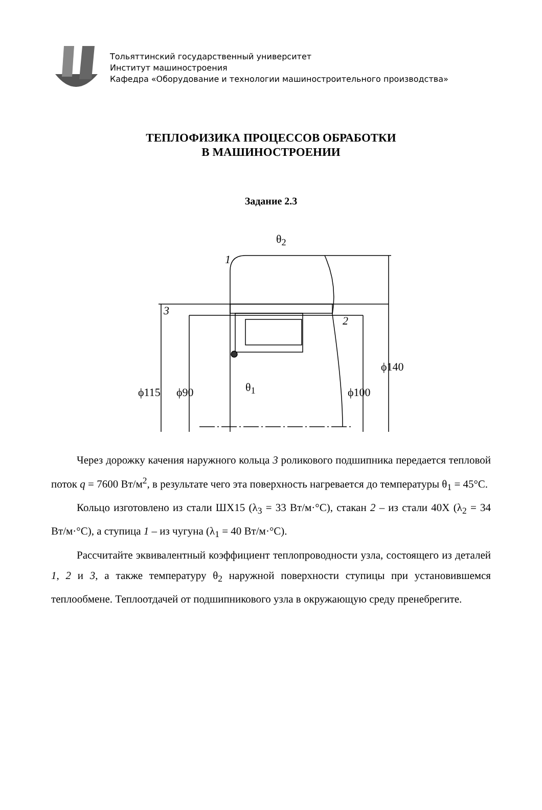Тольяттинский государственный университет
Институт машиностроения
Кафедра «Оборудование и технологии машиностроительного производства»
ТЕПЛОФИЗИКА ПРОЦЕССОВ ОБРАБОТКИ
В МАШИНОСТРОЕНИИ
Задание 2.3
θ<sub>2</sub>
1
3
2
θ<sub>1</sub> ϕ115 ϕ90 ϕ100
ϕ140
Через дорожку качения наружного кольца 3 роликового подшипника передается тепловой поток q = 7600 Вт/м<sup>2</sup>, в результате чего эта поверхность нагревается до температуры θ<sub>1</sub> = 45°C.
Кольцо изготовлено из стали ШХ15 (λ<sub>3</sub> = 33 Вт/м·°C), стакан 2 – из стали 40Х (λ<sub>2</sub> = 34 Вт/м·°C), а ступица 1 – из чугуна (λ<sub>1</sub> = 40 Вт/м·°C).
Рассчитайте эквивалентный коэффициент теплопроводности узла, состоящего из деталей 1, 2 и 3, а также температуру θ<sub>2</sub> наружной поверхности ступицы при установившемся теплообмене. Теплоотдачей от подшипникового узла в окружающую среду пренебрегите.